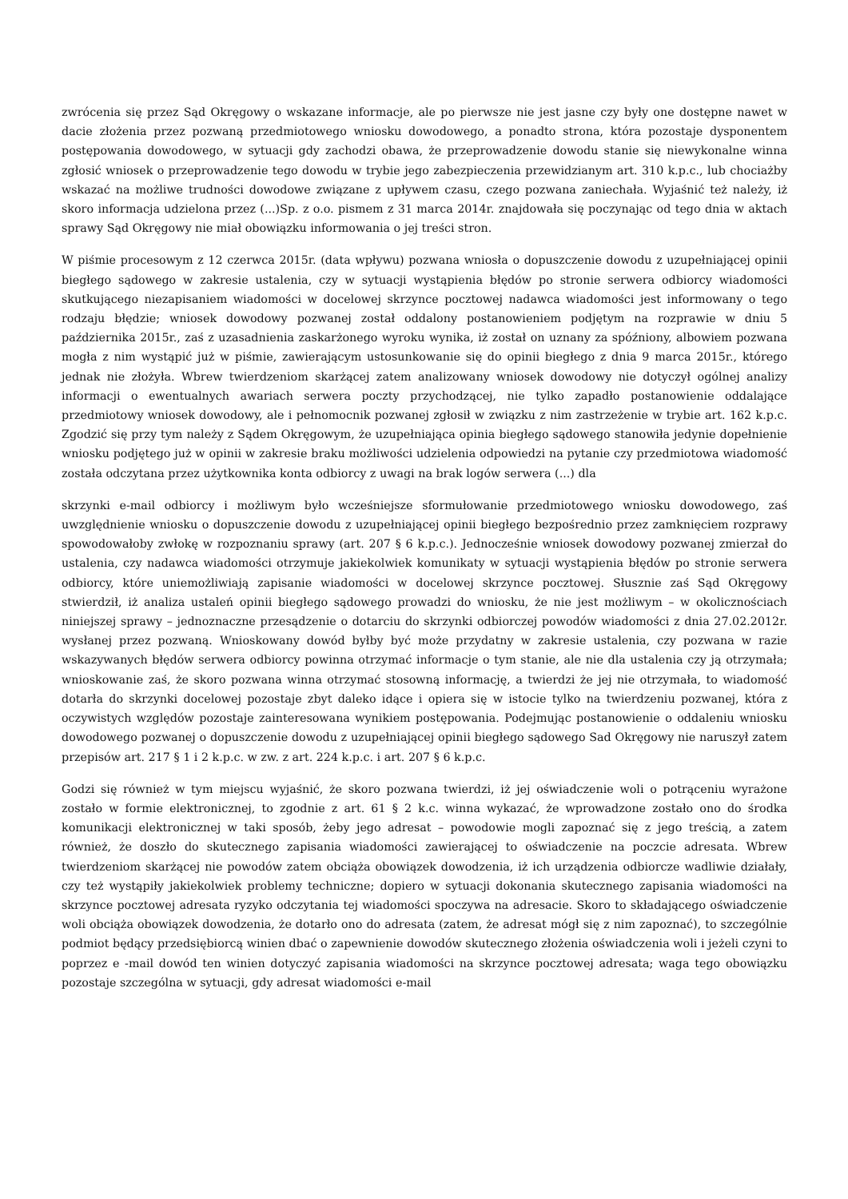zwrócenia się przez Sąd Okręgowy o wskazane informacje, ale po pierwsze nie jest jasne czy były one dostępne nawet w dacie złożenia przez pozwaną przedmiotowego wniosku dowodowego, a ponadto strona, która pozostaje dysponentem postępowania dowodowego, w sytuacji gdy zachodzi obawa, że przeprowadzenie dowodu stanie się niewykonalne winna zgłosić wniosek o przeprowadzenie tego dowodu w trybie jego zabezpieczenia przewidzianym art. 310 k.p.c., lub chociażby wskazać na możliwe trudności dowodowe związane z upływem czasu, czego pozwana zaniechała. Wyjaśnić też należy, iż skoro informacja udzielona przez (...)Sp. z o.o. pismem z 31 marca 2014r. znajdowała się poczynając od tego dnia w aktach sprawy Sąd Okręgowy nie miał obowiązku informowania o jej treści stron.
W piśmie procesowym z 12 czerwca 2015r. (data wpływu) pozwana wniosła o dopuszczenie dowodu z uzupełniającej opinii biegłego sądowego w zakresie ustalenia, czy w sytuacji wystąpienia błędów po stronie serwera odbiorcy wiadomości skutkującego niezapisaniem wiadomości w docelowej skrzynce pocztowej nadawca wiadomości jest informowany o tego rodzaju błędzie; wniosek dowodowy pozwanej został oddalony postanowieniem podjętym na rozprawie w dniu 5 października 2015r., zaś z uzasadnienia zaskarżonego wyroku wynika, iż został on uznany za spóźniony, albowiem pozwana mogła z nim wystąpić już w piśmie, zawierającym ustosunkowanie się do opinii biegłego z dnia 9 marca 2015r., którego jednak nie złożyła. Wbrew twierdzeniom skarżącej zatem analizowany wniosek dowodowy nie dotyczył ogólnej analizy informacji o ewentualnych awariach serwera poczty przychodzącej, nie tylko zapadło postanowienie oddalające przedmiotowy wniosek dowodowy, ale i pełnomocnik pozwanej zgłosił w związku z nim zastrzeżenie w trybie art. 162 k.p.c. Zgodzić się przy tym należy z Sądem Okręgowym, że uzupełniająca opinia biegłego sądowego stanowiła jedynie dopełnienie wniosku podjętego już w opinii w zakresie braku możliwości udzielenia odpowiedzi na pytanie czy przedmiotowa wiadomość została odczytana przez użytkownika konta odbiorcy z uwagi na brak logów serwera (...) dla
skrzynki e-mail odbiorcy i możliwym było wcześniejsze sformułowanie przedmiotowego wniosku dowodowego, zaś uwzględnienie wniosku o dopuszczenie dowodu z uzupełniającej opinii biegłego bezpośrednio przez zamknięciem rozprawy spowodowałoby zwłokę w rozpoznaniu sprawy (art. 207 § 6 k.p.c.). Jednocześnie wniosek dowodowy pozwanej zmierzał do ustalenia, czy nadawca wiadomości otrzymuje jakiekolwiek komunikaty w sytuacji wystąpienia błędów po stronie serwera odbiorcy, które uniemożliwiają zapisanie wiadomości w docelowej skrzynce pocztowej. Słusznie zaś Sąd Okręgowy stwierdził, iż analiza ustaleń opinii biegłego sądowego prowadzi do wniosku, że nie jest możliwym – w okolicznościach niniejszej sprawy – jednoznaczne przesądzenie o dotarciu do skrzynki odbiorczej powodów wiadomości z dnia 27.02.2012r. wysłanej przez pozwaną. Wnioskowany dowód byłby być może przydatny w zakresie ustalenia, czy pozwana w razie wskazywanych błędów serwera odbiorcy powinna otrzymać informacje o tym stanie, ale nie dla ustalenia czy ją otrzymała; wnioskowanie zaś, że skoro pozwana winna otrzymać stosowną informację, a twierdzi że jej nie otrzymała, to wiadomość dotarła do skrzynki docelowej pozostaje zbyt daleko idące i opiera się w istocie tylko na twierdzeniu pozwanej, która z oczywistych względów pozostaje zainteresowana wynikiem postępowania. Podejmując postanowienie o oddaleniu wniosku dowodowego pozwanej o dopuszczenie dowodu z uzupełniającej opinii biegłego sądowego Sad Okręgowy nie naruszył zatem przepisów art. 217 § 1 i 2 k.p.c. w zw. z art. 224 k.p.c. i art. 207 § 6 k.p.c.
Godzi się również w tym miejscu wyjaśnić, że skoro pozwana twierdzi, iż jej oświadczenie woli o potrąceniu wyrażone zostało w formie elektronicznej, to zgodnie z art. 61 § 2 k.c. winna wykazać, że wprowadzone zostało ono do środka komunikacji elektronicznej w taki sposób, żeby jego adresat – powodowie mogli zapoznać się z jego treścią, a zatem również, że doszło do skutecznego zapisania wiadomości zawierającej to oświadczenie na poczcie adresata. Wbrew twierdzeniom skarżącej nie powodów zatem obciąża obowiązek dowodzenia, iż ich urządzenia odbiorcze wadliwie działały, czy też wystąpiły jakiekolwiek problemy techniczne; dopiero w sytuacji dokonania skutecznego zapisania wiadomości na skrzynce pocztowej adresata ryzyko odczytania tej wiadomości spoczywa na adresacie. Skoro to składającego oświadczenie woli obciąża obowiązek dowodzenia, że dotarło ono do adresata (zatem, że adresat mógł się z nim zapoznać), to szczególnie podmiot będący przedsiębiorcą winien dbać o zapewnienie dowodów skutecznego złożenia oświadczenia woli i jeżeli czyni to poprzez e -mail dowód ten winien dotyczyć zapisania wiadomości na skrzynce pocztowej adresata; waga tego obowiązku pozostaje szczególna w sytuacji, gdy adresat wiadomości e-mail